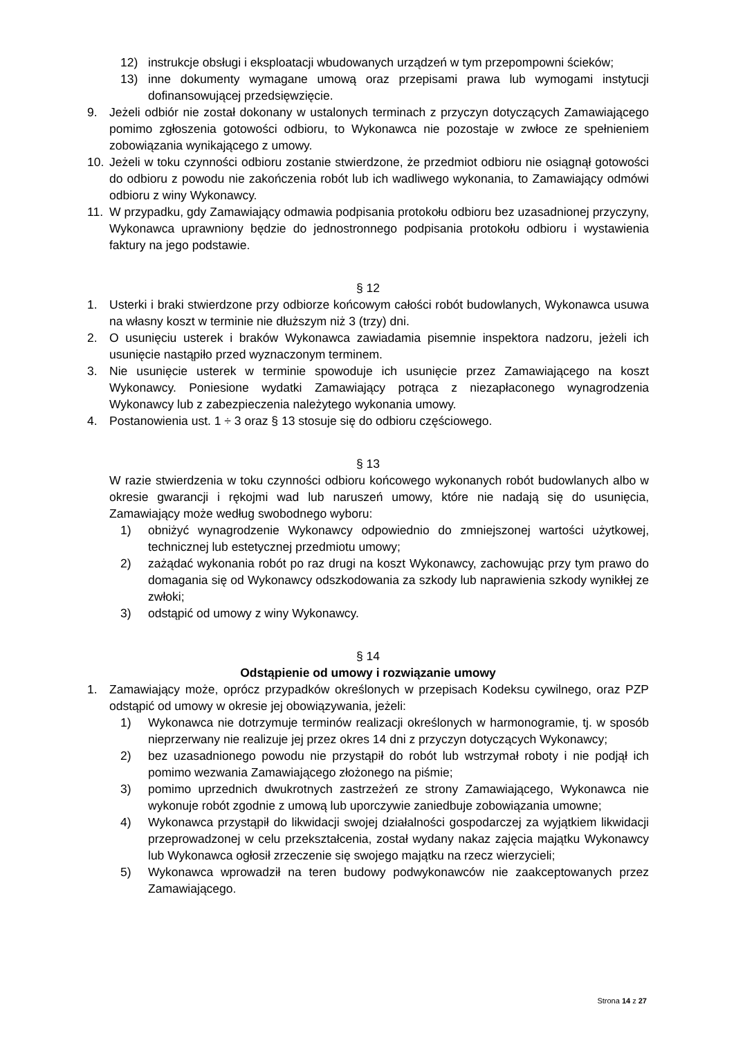12) instrukcje obsługi i eksploatacji wbudowanych urządzeń w tym przepompowni ścieków;
13) inne dokumenty wymagane umową oraz przepisami prawa lub wymogami instytucji dofinansowującej przedsięwzięcie.
9. Jeżeli odbiór nie został dokonany w ustalonych terminach z przyczyn dotyczących Zamawiającego pomimo zgłoszenia gotowości odbioru, to Wykonawca nie pozostaje w zwłoce ze spełnieniem zobowiązania wynikającego z umowy.
10. Jeżeli w toku czynności odbioru zostanie stwierdzone, że przedmiot odbioru nie osiągnął gotowości do odbioru z powodu nie zakończenia robót lub ich wadliwego wykonania, to Zamawiający odmówi odbioru z winy Wykonawcy.
11. W przypadku, gdy Zamawiający odmawia podpisania protokołu odbioru bez uzasadnionej przyczyny, Wykonawca uprawniony będzie do jednostronnego podpisania protokołu odbioru i wystawienia faktury na jego podstawie.
§ 12
1. Usterki i braki stwierdzone przy odbiorze końcowym całości robót budowlanych, Wykonawca usuwa na własny koszt w terminie nie dłuższym niż 3 (trzy) dni.
2. O usunięciu usterek i braków Wykonawca zawiadamia pisemnie inspektora nadzoru, jeżeli ich usunięcie nastąpiło przed wyznaczonym terminem.
3. Nie usunięcie usterek w terminie spowoduje ich usunięcie przez Zamawiającego na koszt Wykonawcy. Poniesione wydatki Zamawiający potrąca z niezapłaconego wynagrodzenia Wykonawcy lub z zabezpieczenia należytego wykonania umowy.
4. Postanowienia ust. 1 ÷ 3 oraz § 13 stosuje się do odbioru częściowego.
§ 13
W razie stwierdzenia w toku czynności odbioru końcowego wykonanych robót budowlanych albo w okresie gwarancji i rękojmi wad lub naruszeń umowy, które nie nadają się do usunięcia, Zamawiający może według swobodnego wyboru:
1) obniżyć wynagrodzenie Wykonawcy odpowiednio do zmniejszonej wartości użytkowej, technicznej lub estetycznej przedmiotu umowy;
2) zażądać wykonania robót po raz drugi na koszt Wykonawcy, zachowując przy tym prawo do domagania się od Wykonawcy odszkodowania za szkody lub naprawienia szkody wynikłej ze zwłoki;
3) odstąpić od umowy z winy Wykonawcy.
§ 14
Odstąpienie od umowy i rozwiązanie umowy
1. Zamawiający może, oprócz przypadków określonych w przepisach Kodeksu cywilnego, oraz PZP odstąpić od umowy w okresie jej obowiązywania, jeżeli:
1) Wykonawca nie dotrzymuje terminów realizacji określonych w harmonogramie, tj. w sposób nieprzerwany nie realizuje jej przez okres 14 dni z przyczyn dotyczących Wykonawcy;
2) bez uzasadnionego powodu nie przystąpił do robót lub wstrzymał roboty i nie podjął ich pomimo wezwania Zamawiającego złożonego na piśmie;
3) pomimo uprzednich dwukrotnych zastrzeżeń ze strony Zamawiającego, Wykonawca nie wykonuje robót zgodnie z umową lub uporczywie zaniedbuje zobowiązania umowne;
4) Wykonawca przystąpił do likwidacji swojej działalności gospodarczej za wyjątkiem likwidacji przeprowadzonej w celu przekształcenia, został wydany nakaz zajęcia majątku Wykonawcy lub Wykonawca ogłosił zrzeczenie się swojego majątku na rzecz wierzycieli;
5) Wykonawca wprowadził na teren budowy podwykonawców nie zaakceptowanych przez Zamawiającego.
Strona 14 z 27